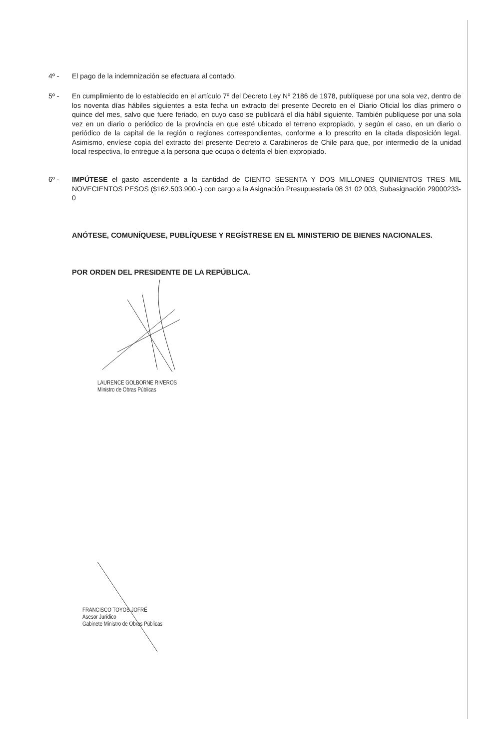4º - El pago de la indemnización se efectuara al contado.
5º - En cumplimiento de lo establecido en el artículo 7º del Decreto Ley Nº 2186 de 1978, publíquese por una sola vez, dentro de los noventa días hábiles siguientes a esta fecha un extracto del presente Decreto en el Diario Oficial los días primero o quince del mes, salvo que fuere feriado, en cuyo caso se publicará el día hábil siguiente. También publíquese por una sola vez en un diario o periódico de la provincia en que esté ubicado el terreno expropiado, y según el caso, en un diario o periódico de la capital de la región o regiones correspondientes, conforme a lo prescrito en la citada disposición legal. Asimismo, envíese copia del extracto del presente Decreto a Carabineros de Chile para que, por intermedio de la unidad local respectiva, lo entregue a la persona que ocupa o detenta el bien expropiado.
6º - IMPÚTESE el gasto ascendente a la cantidad de CIENTO SESENTA Y DOS MILLONES QUINIENTOS TRES MIL NOVECIENTOS PESOS ($162.503.900.-) con cargo a la Asignación Presupuestaria 08 31 02 003, Subasignación 29000233-0
ANÓTESE, COMUNÍQUESE, PUBLÍQUESE Y REGÍSTRESE EN EL MINISTERIO DE BIENES NACIONALES.
POR ORDEN DEL PRESIDENTE DE LA REPÚBLICA.
LAURENCE GOLBORNE RIVEROS
Ministro de Obras Públicas
FRANCISCO TOYOS JOFRÉ
Asesor Jurídico
Gabinete Ministro de Obras Públicas